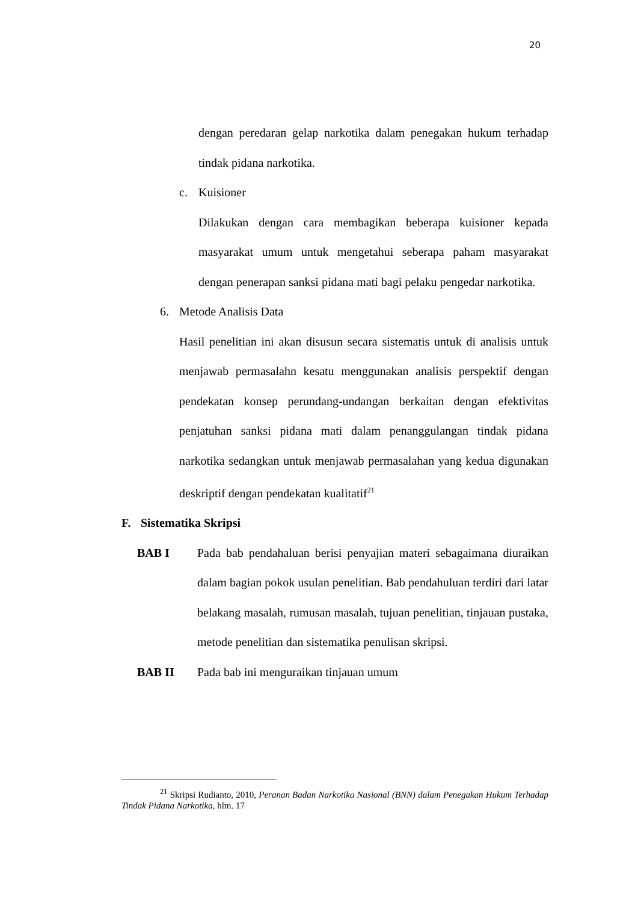20
dengan peredaran gelap narkotika dalam penegakan hukum terhadap tindak pidana narkotika.
c. Kuisioner
Dilakukan dengan cara membagikan beberapa kuisioner kepada masyarakat umum untuk mengetahui seberapa paham masyarakat dengan penerapan sanksi pidana mati bagi pelaku pengedar narkotika.
6. Metode Analisis Data
Hasil penelitian ini akan disusun secara sistematis untuk di analisis untuk menjawab permasalahn kesatu menggunakan analisis perspektif dengan pendekatan konsep perundang-undangan berkaitan dengan efektivitas penjatuhan sanksi pidana mati dalam penanggulangan tindak pidana narkotika sedangkan untuk menjawab permasalahan yang kedua digunakan deskriptif dengan pendekatan kualitatif<sup>21</sup>
F. Sistematika Skripsi
BAB I Pada bab pendahaluan berisi penyajian materi sebagaimana diuraikan dalam bagian pokok usulan penelitian. Bab pendahuluan terdiri dari latar belakang masalah, rumusan masalah, tujuan penelitian, tinjauan pustaka, metode penelitian dan sistematika penulisan skripsi.
BAB II Pada bab ini menguraikan tinjauan umum
<sup>21</sup> Skripsi Rudianto, 2010, Peranan Badan Narkotika Nasional (BNN) dalam Penegakan Hukum Terhadap Tindak Pidana Narkotika, hlm. 17